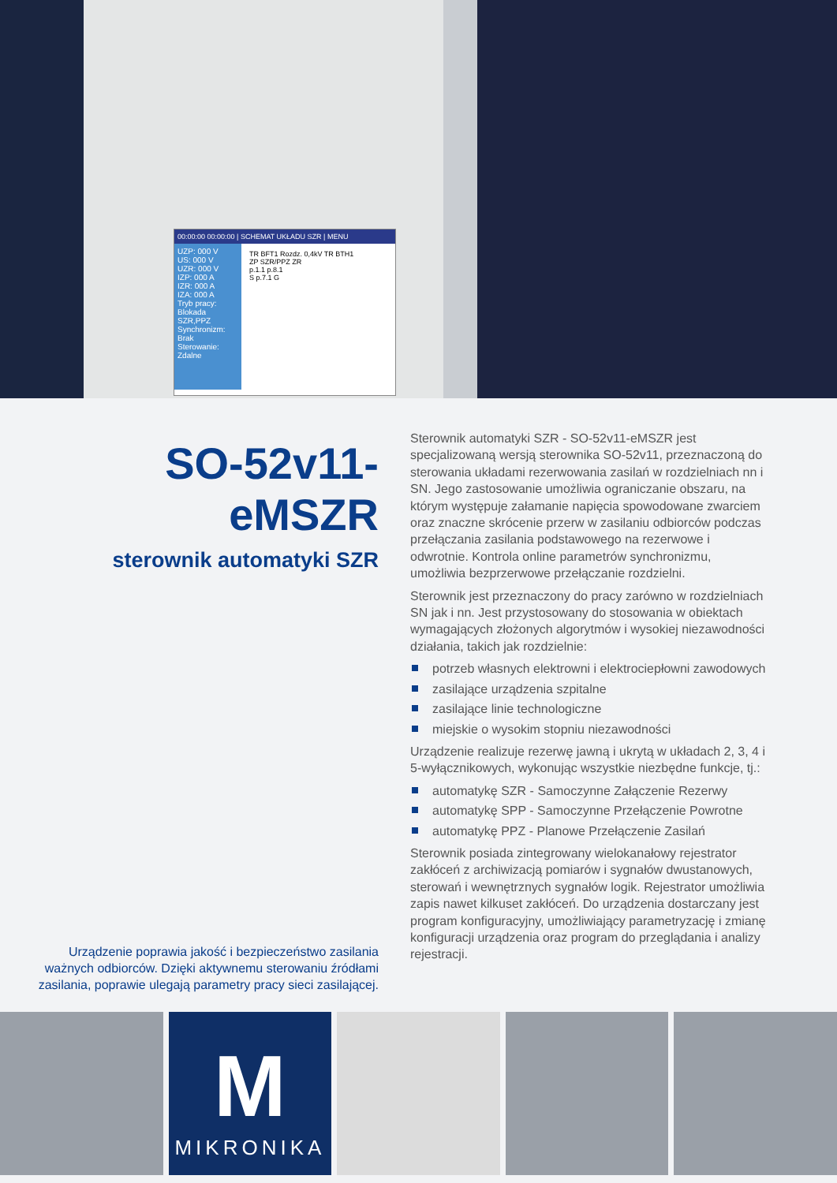00:00:00 00:00:00 | SCHEMAT UKŁADU SZR | MENU
UZP: 000 V
US: 000 V
UZR: 000 V
IZP: 000 A
IZR: 000 A
IZA: 000 A
Tryb pracy: Blokada SZR,PPZ
Synchronizm: Brak
Sterowanie: Zdalne
TR BFT1 Rozdz. 0,4kV TR BTH1
ZP SZR/PPZ ZR
p.1.1 p.8.1
S p.7.1 G
SO-52v11-eMSZR
sterownik automatyki SZR
Urządzenie poprawia jakość i bezpieczeństwo zasilania ważnych odbiorców. Dzięki aktywnemu sterowaniu źródłami zasilania, poprawie ulegają parametry pracy sieci zasilającej.
Sterownik automatyki SZR - SO-52v11-eMSZR jest specjalizowaną wersją sterownika SO-52v11, przeznaczoną do sterowania układami rezerwowania zasilań w rozdzielniach nn i SN. Jego zastosowanie umożliwia ograniczanie obszaru, na którym występuje załamanie napięcia spowodowane zwarciem oraz znaczne skrócenie przerw w zasilaniu odbiorców podczas przełączania zasilania podstawowego na rezerwowe i odwrotnie. Kontrola online parametrów synchronizmu, umożliwia bezprzerwowe przełączanie rozdzielni.
Sterownik jest przeznaczony do pracy zarówno w rozdzielniach SN jak i nn. Jest przystosowany do stosowania w obiektach wymagających złożonych algorytmów i wysokiej niezawodności działania, takich jak rozdzielnie:
potrzeb własnych elektrowni i elektrociepłowni zawodowych
zasilające urządzenia szpitalne
zasilające linie technologiczne
miejskie o wysokim stopniu niezawodności
Urządzenie realizuje rezerwę jawną i ukrytą w układach 2, 3, 4 i 5-wyłącznikowych, wykonując wszystkie niezbędne funkcje, tj.:
automatykę SZR - Samoczynne Załączenie Rezerwy
automatykę SPP - Samoczynne Przełączenie Powrotne
automatykę PPZ - Planowe Przełączenie Zasilań
Sterownik posiada zintegrowany wielokanałowy rejestrator zakłóceń z archiwizacją pomiarów i sygnałów dwustanowych, sterowań i wewnętrznych sygnałów logik. Rejestrator umożliwia zapis nawet kilkuset zakłóceń. Do urządzenia dostarczany jest program konfiguracyjny, umożliwiający parametryzację i zmianę konfiguracji urządzenia oraz program do przeglądania i analizy rejestracji.
M
MIKRONIKA